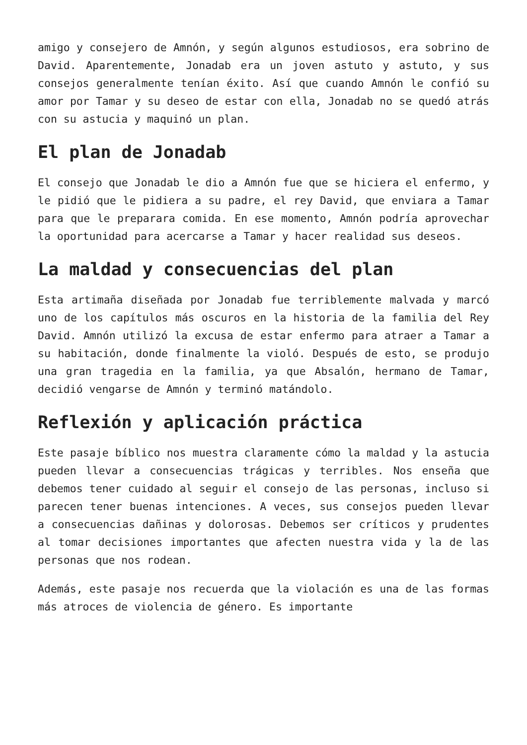amigo y consejero de Amnón, y según algunos estudiosos, era sobrino de David. Aparentemente, Jonadab era un joven astuto y astuto, y sus consejos generalmente tenían éxito. Así que cuando Amnón le confió su amor por Tamar y su deseo de estar con ella, Jonadab no se quedó atrás con su astucia y maquinó un plan.
El plan de Jonadab
El consejo que Jonadab le dio a Amnón fue que se hiciera el enfermo, y le pidió que le pidiera a su padre, el rey David, que enviara a Tamar para que le preparara comida. En ese momento, Amnón podría aprovechar la oportunidad para acercarse a Tamar y hacer realidad sus deseos.
La maldad y consecuencias del plan
Esta artimaña diseñada por Jonadab fue terriblemente malvada y marcó uno de los capítulos más oscuros en la historia de la familia del Rey David. Amnón utilizó la excusa de estar enfermo para atraer a Tamar a su habitación, donde finalmente la violó. Después de esto, se produjo una gran tragedia en la familia, ya que Absalón, hermano de Tamar, decidió vengarse de Amnón y terminó matándolo.
Reflexión y aplicación práctica
Este pasaje bíblico nos muestra claramente cómo la maldad y la astucia pueden llevar a consecuencias trágicas y terribles. Nos enseña que debemos tener cuidado al seguir el consejo de las personas, incluso si parecen tener buenas intenciones. A veces, sus consejos pueden llevar a consecuencias dañinas y dolorosas. Debemos ser críticos y prudentes al tomar decisiones importantes que afecten nuestra vida y la de las personas que nos rodean.
Además, este pasaje nos recuerda que la violación es una de las formas más atroces de violencia de género. Es importante